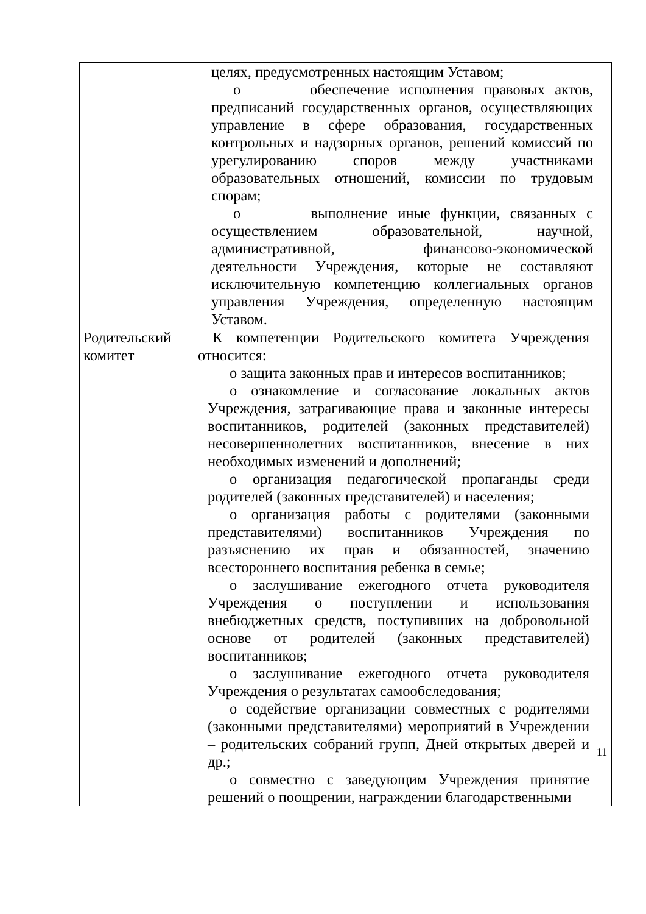| | целях, предусмотренных настоящим Уставом; о обеспечение исполнения правовых актов, предписаний государственных органов, осуществляющих управление в сфере образования, государственных контрольных и надзорных органов, решений комиссий по урегулированию споров между участниками образовательных отношений, комиссии по трудовым спорам; о выполнение иные функции, связанных с осуществлением образовательной, научной, административной, финансово-экономической деятельности Учреждения, которые не составляют исключительную компетенцию коллегиальных органов управления Учреждения, определенную настоящим Уставом. |
| Родительский комитет | К компетенции Родительского комитета Учреждения относится: о защита законных прав и интересов воспитанников; о ознакомление и согласование локальных актов Учреждения, затрагивающие права и законные интересы воспитанников, родителей (законных представителей) несовершеннолетних воспитанников, внесение в них необходимых изменений и дополнений; о организация педагогической пропаганды среди родителей (законных представителей) и населения; о организация работы с родителями (законными представителями) воспитанников Учреждения по разъяснению их прав и обязанностей, значению всестороннего воспитания ребенка в семье; о заслушивание ежегодного отчета руководителя Учреждения о поступлении и использования внебюджетных средств, поступивших на добровольной основе от родителей (законных представителей) воспитанников; о заслушивание ежегодного отчета руководителя Учреждения о результатах самообследования; о содействие организации совместных с родителями (законными представителями) мероприятий в Учреждении – родительских собраний групп, Дней открытых дверей и др.; о совместно с заведующим Учреждения принятие решений о поощрении, награждении благодарственными |
11